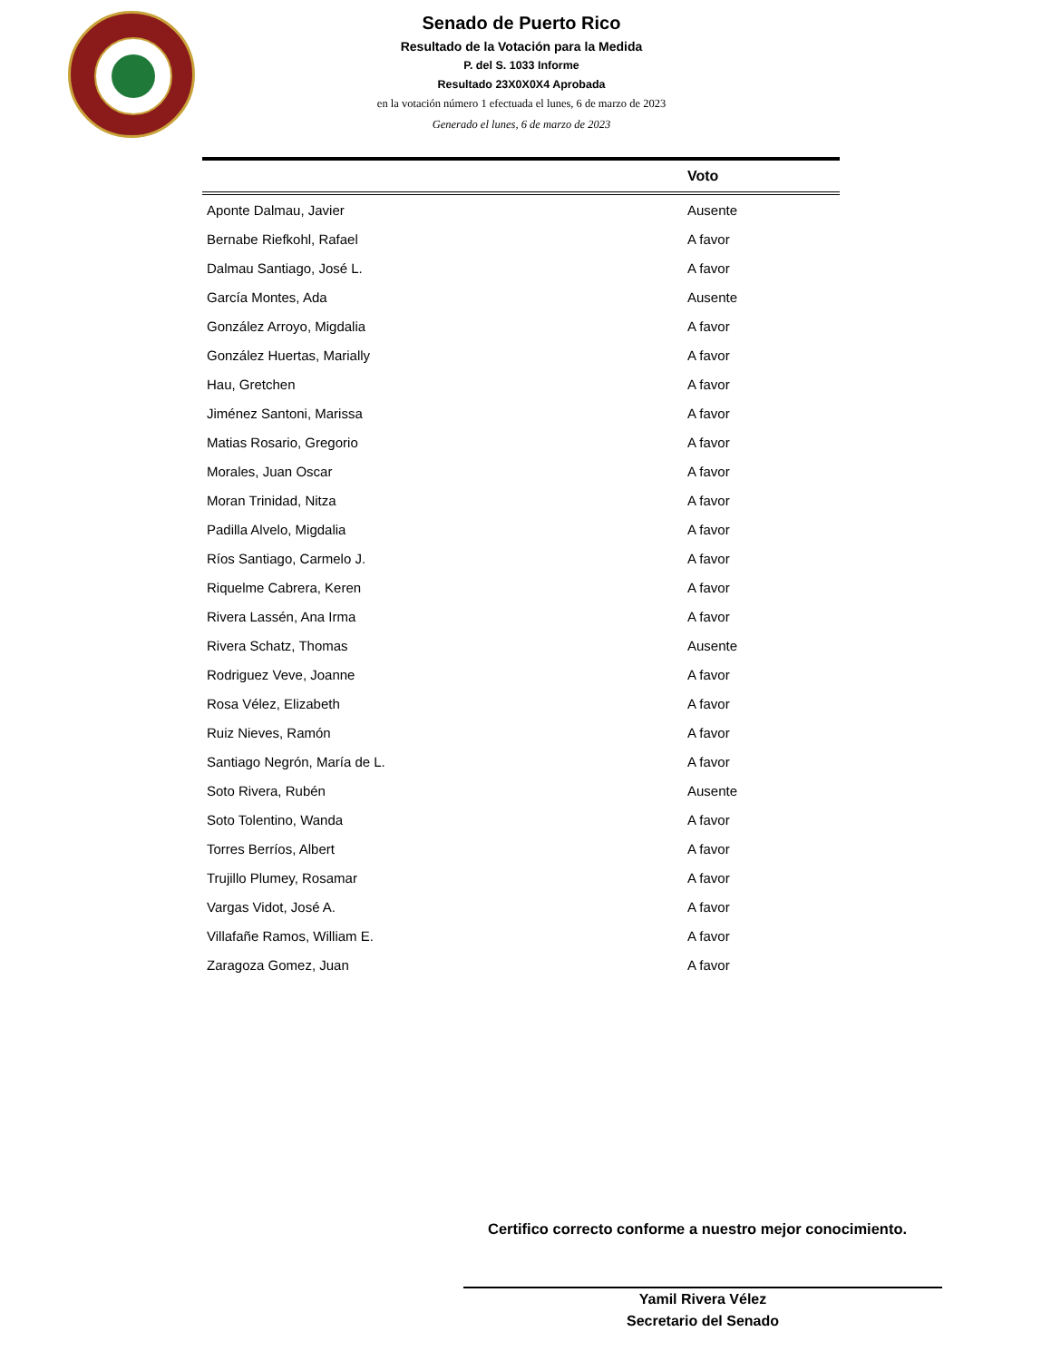Senado de Puerto Rico
Resultado de la Votación para la Medida
P. del S. 1033 Informe
Resultado 23X0X0X4 Aprobada
en la votación número 1 efectuada el lunes, 6 de marzo de 2023
Generado el lunes, 6 de marzo de 2023
| | Voto |
| --- | --- |
| Aponte Dalmau, Javier | Ausente |
| Bernabe Riefkohl, Rafael | A favor |
| Dalmau Santiago, José L. | A favor |
| García Montes, Ada | Ausente |
| González Arroyo, Migdalia | A favor |
| González Huertas, Marially | A favor |
| Hau, Gretchen | A favor |
| Jiménez Santoni, Marissa | A favor |
| Matias Rosario, Gregorio | A favor |
| Morales, Juan Oscar | A favor |
| Moran Trinidad, Nitza | A favor |
| Padilla Alvelo, Migdalia | A favor |
| Ríos Santiago, Carmelo J. | A favor |
| Riquelme Cabrera, Keren | A favor |
| Rivera Lassén, Ana Irma | A favor |
| Rivera Schatz, Thomas | Ausente |
| Rodriguez Veve, Joanne | A favor |
| Rosa Vélez, Elizabeth | A favor |
| Ruiz Nieves, Ramón | A favor |
| Santiago Negrón, María de L. | A favor |
| Soto Rivera, Rubén | Ausente |
| Soto Tolentino, Wanda | A favor |
| Torres Berríos, Albert | A favor |
| Trujillo Plumey, Rosamar | A favor |
| Vargas Vidot, José A. | A favor |
| Villafañe Ramos, William E. | A favor |
| Zaragoza Gomez, Juan | A favor |
Certifico correcto conforme a nuestro mejor conocimiento.
Yamil Rivera Vélez
Secretario del Senado